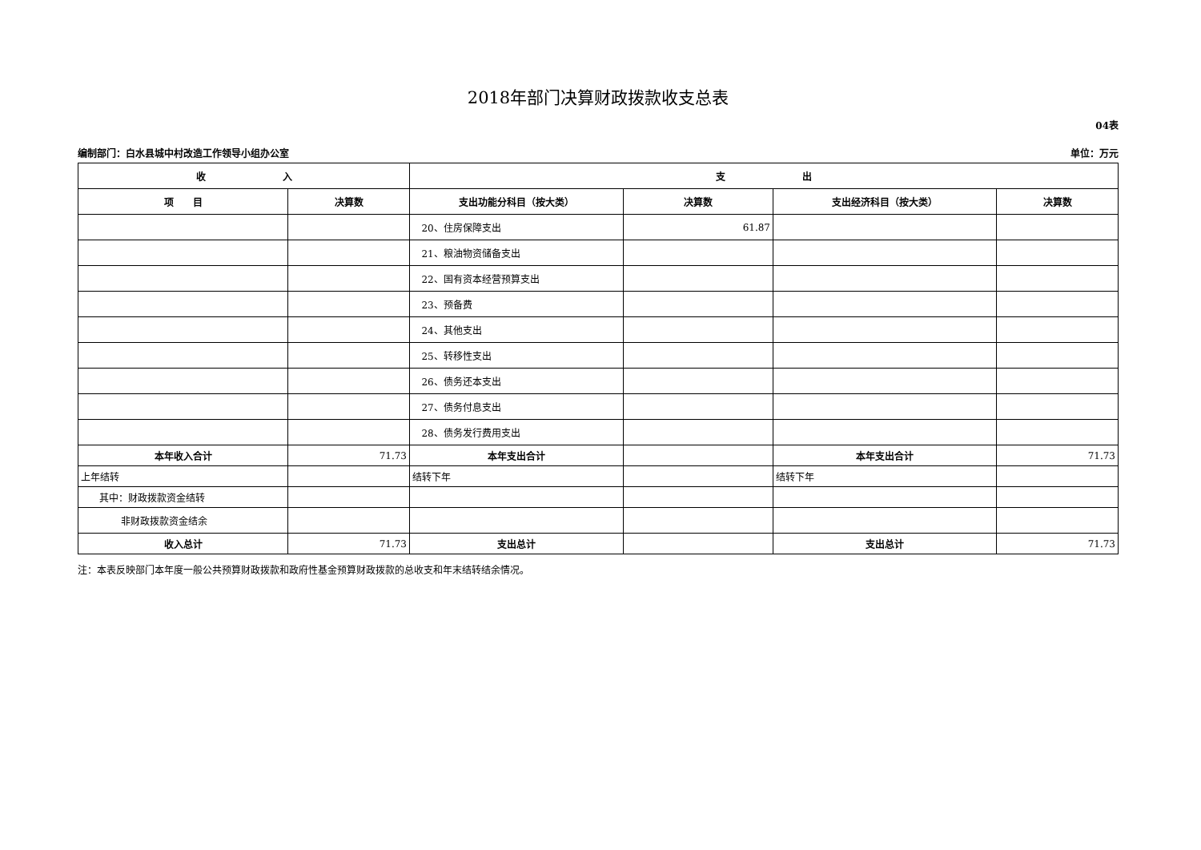2018年部门决算财政拨款收支总表
04表
编制部门：白水县城中村改造工作领导小组办公室 单位：万元
| 收 入 | | 支 出 | | | |
| --- | --- | --- | --- | --- | --- |
| 项 目 | 决算数 | 支出功能分科目（按大类） | 决算数 | 支出经济科目（按大类） | 决算数 |
| | | 20、住房保障支出 | 61.87 | | |
| | | 21、粮油物资储备支出 | | | |
| | | 22、国有资本经营预算支出 | | | |
| | | 23、预备费 | | | |
| | | 24、其他支出 | | | |
| | | 25、转移性支出 | | | |
| | | 26、债务还本支出 | | | |
| | | 27、债务付息支出 | | | |
| | | 28、债务发行费用支出 | | | |
| 本年收入合计 | 71.73 | 本年支出合计 | | 本年支出合计 | 71.73 |
| 上年结转 | | 结转下年 | | 结转下年 | |
| 其中：财政拨款资金结转 | | | | | |
| 非财政拨款资金结余 | | | | | |
| 收入总计 | 71.73 | 支出总计 | | 支出总计 | 71.73 |
注：本表反映部门本年度一般公共预算财政拨款和政府性基金预算财政拨款的总收支和年末结转结余情况。